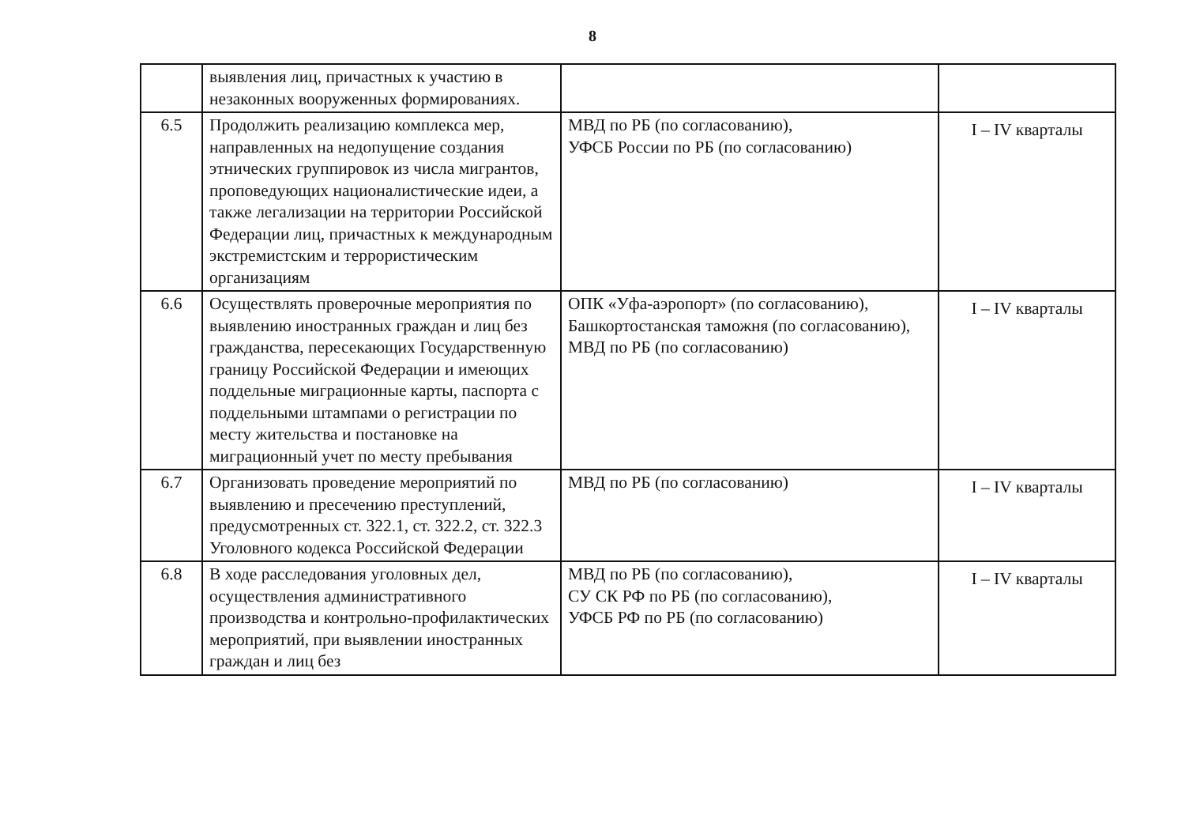8
| | выявления лиц, причастных к участию в незаконных вооруженных формированиях. | | |
| 6.5 | Продолжить реализацию комплекса мер, направленных на недопущение создания этнических группировок из числа мигрантов, проповедующих националистические идеи, а также легализации на территории Российской Федерации лиц, причастных к международным экстремистским и террористическим организациям | МВД по РБ (по согласованию), УФСБ России по РБ (по согласованию) | I – IV кварталы |
| 6.6 | Осуществлять проверочные мероприятия по выявлению иностранных граждан и лиц без гражданства, пересекающих Государственную границу Российской Федерации и имеющих поддельные миграционные карты, паспорта с поддельными штампами о регистрации по месту жительства и постановке на миграционный учет по месту пребывания | ОПК «Уфа-аэропорт» (по согласованию), Башкортостанская таможня (по согласованию), МВД по РБ (по согласованию) | I – IV кварталы |
| 6.7 | Организовать проведение мероприятий по выявлению и пресечению преступлений, предусмотренных ст. 322.1, ст. 322.2, ст. 322.3 Уголовного кодекса Российской Федерации | МВД по РБ (по согласованию) | I – IV кварталы |
| 6.8 | В ходе расследования уголовных дел, осуществления административного производства и контрольно-профилактических мероприятий, при выявлении иностранных граждан и лиц без | МВД по РБ (по согласованию), СУ СК РФ по РБ (по согласованию), УФСБ РФ по РБ (по согласованию) | I – IV кварталы |